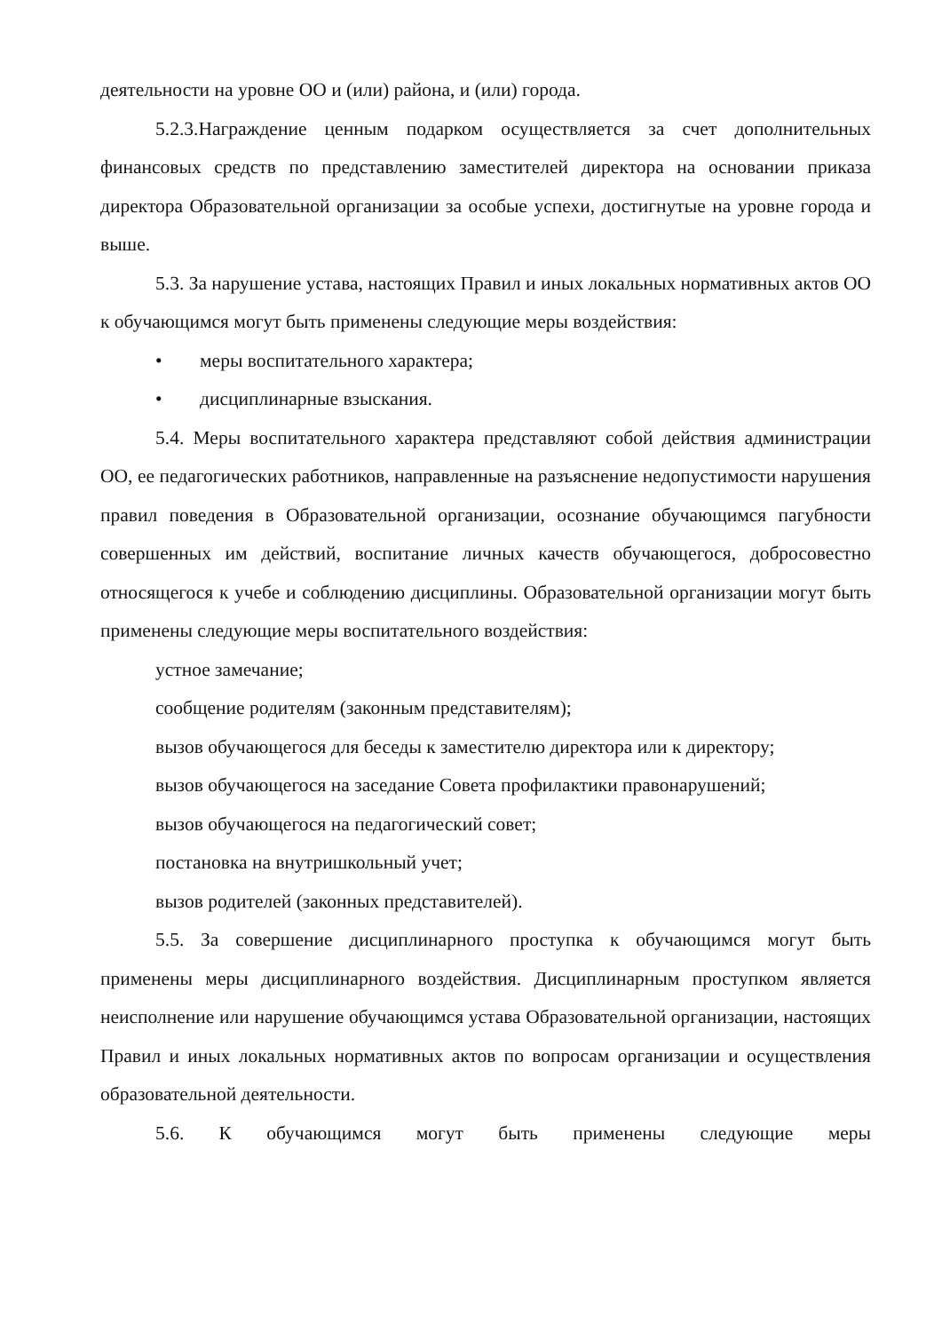деятельности на уровне ОО и (или) района, и (или) города.
5.2.3.Награждение ценным подарком осуществляется за счет дополнительных финансовых средств по представлению заместителей директора на основании приказа директора Образовательной организации за особые успехи, достигнутые на уровне города и выше.
5.3. За нарушение устава, настоящих Правил и иных локальных нормативных актов ОО к обучающимся могут быть применены следующие меры воздействия:
• меры воспитательного характера;
• дисциплинарные взыскания.
5.4. Меры воспитательного характера представляют собой действия администрации ОО, ее педагогических работников, направленные на разъяснение недопустимости нарушения правил поведения в Образовательной организации, осознание обучающимся пагубности совершенных им действий, воспитание личных качеств обучающегося, добросовестно относящегося к учебе и соблюдению дисциплины. Образовательной организации могут быть применены следующие меры воспитательного воздействия:
устное замечание;
сообщение родителям (законным представителям);
вызов обучающегося для беседы к заместителю директора или к директору;
вызов обучающегося на заседание Совета профилактики правонарушений;
вызов обучающегося на педагогический совет;
постановка на внутришкольный учет;
вызов родителей (законных представителей).
5.5. За совершение дисциплинарного проступка к обучающимся могут быть применены меры дисциплинарного воздействия. Дисциплинарным проступком является неисполнение или нарушение обучающимся устава Образовательной организации, настоящих Правил и иных локальных нормативных актов по вопросам организации и осуществления образовательной деятельности.
5.6. К обучающимся могут быть применены следующие меры